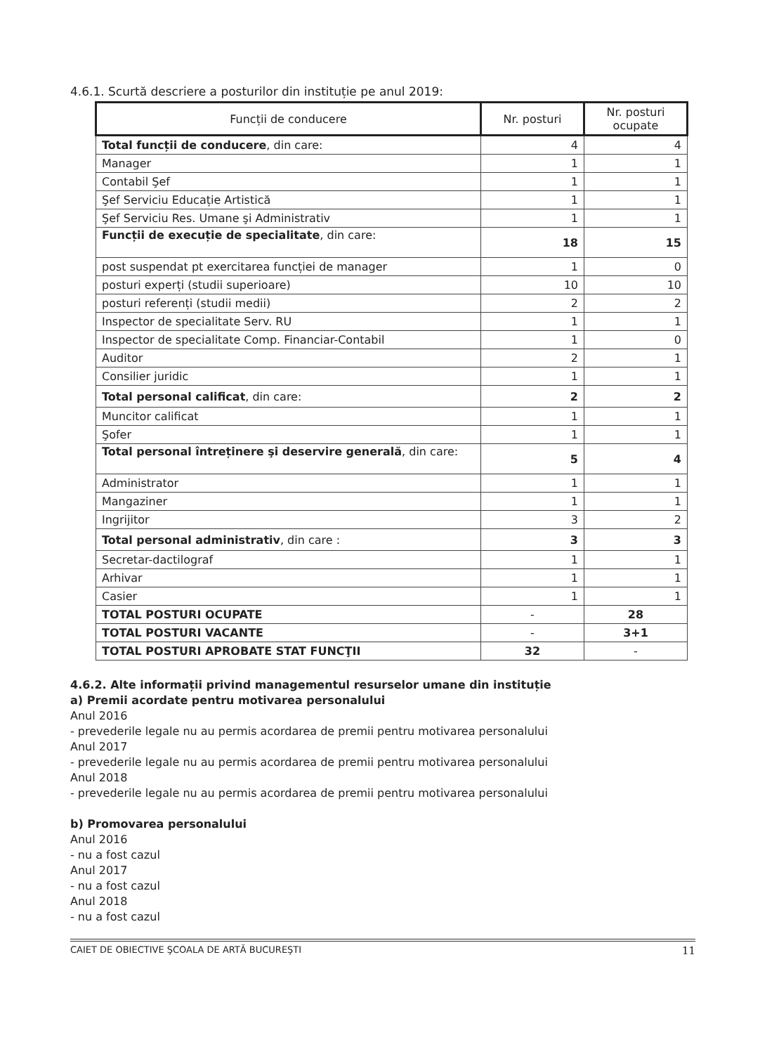4.6.1. Scurtă descriere a posturilor din instituție pe anul 2019:
| Funcții de conducere | Nr. posturi | Nr. posturi ocupate |
| --- | --- | --- |
| Total funcții de conducere , din care: | 4 | 4 |
| Manager | 1 | 1 |
| Contabil Şef | 1 | 1 |
| Şef Serviciu Educație Artistică | 1 | 1 |
| Şef Serviciu Res. Umane şi Administrativ | 1 | 1 |
| Funcții de execuție de specialitate , din care: | 18 | 15 |
| post suspendat pt exercitarea funcției de manager | 1 | 0 |
| posturi experți (studii superioare) | 10 | 10 |
| posturi referenți (studii medii) | 2 | 2 |
| Inspector de specialitate Serv. RU | 1 | 1 |
| Inspector de specialitate Comp. Financiar-Contabil | 1 | 0 |
| Auditor | 2 | 1 |
| Consilier juridic | 1 | 1 |
| Total personal calificat , din care: | 2 | 2 |
| Muncitor calificat | 1 | 1 |
| Şofer | 1 | 1 |
| Total personal întreținere şi deservire generală , din care: | 5 | 4 |
| Administrator | 1 | 1 |
| Mangaziner | 1 | 1 |
| Ingrijitor | 3 | 2 |
| Total personal administrativ , din care : | 3 | 3 |
| Secretar-dactilograf | 1 | 1 |
| Arhivar | 1 | 1 |
| Casier | 1 | 1 |
| TOTAL POSTURI OCUPATE | - | 28 |
| TOTAL POSTURI VACANTE | - | 3+1 |
| TOTAL POSTURI APROBATE STAT FUNCŢII | 32 | - |
4.6.2. Alte informații privind managementul resurselor umane din instituție
a) Premii acordate pentru motivarea personalului
Anul 2016
- prevederile legale nu au permis acordarea de premii pentru motivarea personalului
Anul 2017
- prevederile legale nu au permis acordarea de premii pentru motivarea personalului
Anul 2018
- prevederile legale nu au permis acordarea de premii pentru motivarea personalului
b) Promovarea personalului
Anul 2016
- nu a fost cazul
Anul 2017
- nu a fost cazul
Anul 2018
- nu a fost cazul
CAIET DE OBIECTIVE ŞCOALA DE ARTĂ BUCUREŞTI 11